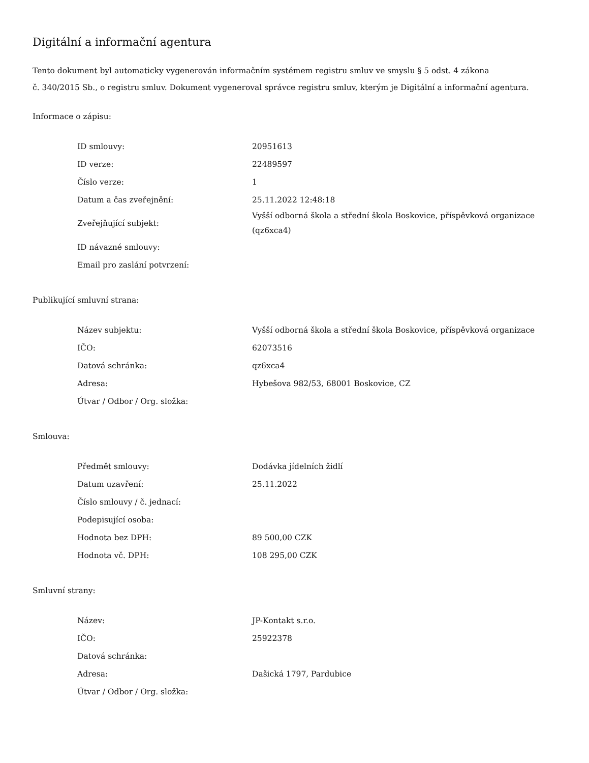Digitální a informační agentura
Tento dokument byl automaticky vygenerován informačním systémem registru smluv ve smyslu § 5 odst. 4 zákona
č. 340/2015 Sb., o registru smluv. Dokument vygeneroval správce registru smluv, kterým je Digitální a informační agentura.
Informace o zápisu:
| ID smlouvy: | 20951613 |
| ID verze: | 22489597 |
| Číslo verze: | 1 |
| Datum a čas zveřejnění: | 25.11.2022 12:48:18 |
| Zveřejňující subjekt: | Vyšší odborná škola a střední škola Boskovice, příspěvková organizace (qz6xca4) |
| ID návazné smlouvy: | |
| Email pro zaslání potvrzení: | |
Publikující smluvní strana:
| Název subjektu: | Vyšší odborná škola a střední škola Boskovice, příspěvková organizace |
| IČO: | 62073516 |
| Datová schránka: | qz6xca4 |
| Adresa: | Hybešova 982/53, 68001 Boskovice, CZ |
| Útvar / Odbor / Org. složka: | |
Smlouva:
| Předmět smlouvy: | Dodávka jídelních židlí |
| Datum uzavření: | 25.11.2022 |
| Číslo smlouvy / č. jednací: | |
| Podepisující osoba: | |
| Hodnota bez DPH: | 89 500,00 CZK |
| Hodnota vč. DPH: | 108 295,00 CZK |
Smluvní strany:
| Název: | JP-Kontakt s.r.o. |
| IČO: | 25922378 |
| Datová schránka: | |
| Adresa: | Dašická 1797, Pardubice |
| Útvar / Odbor / Org. složka: | |